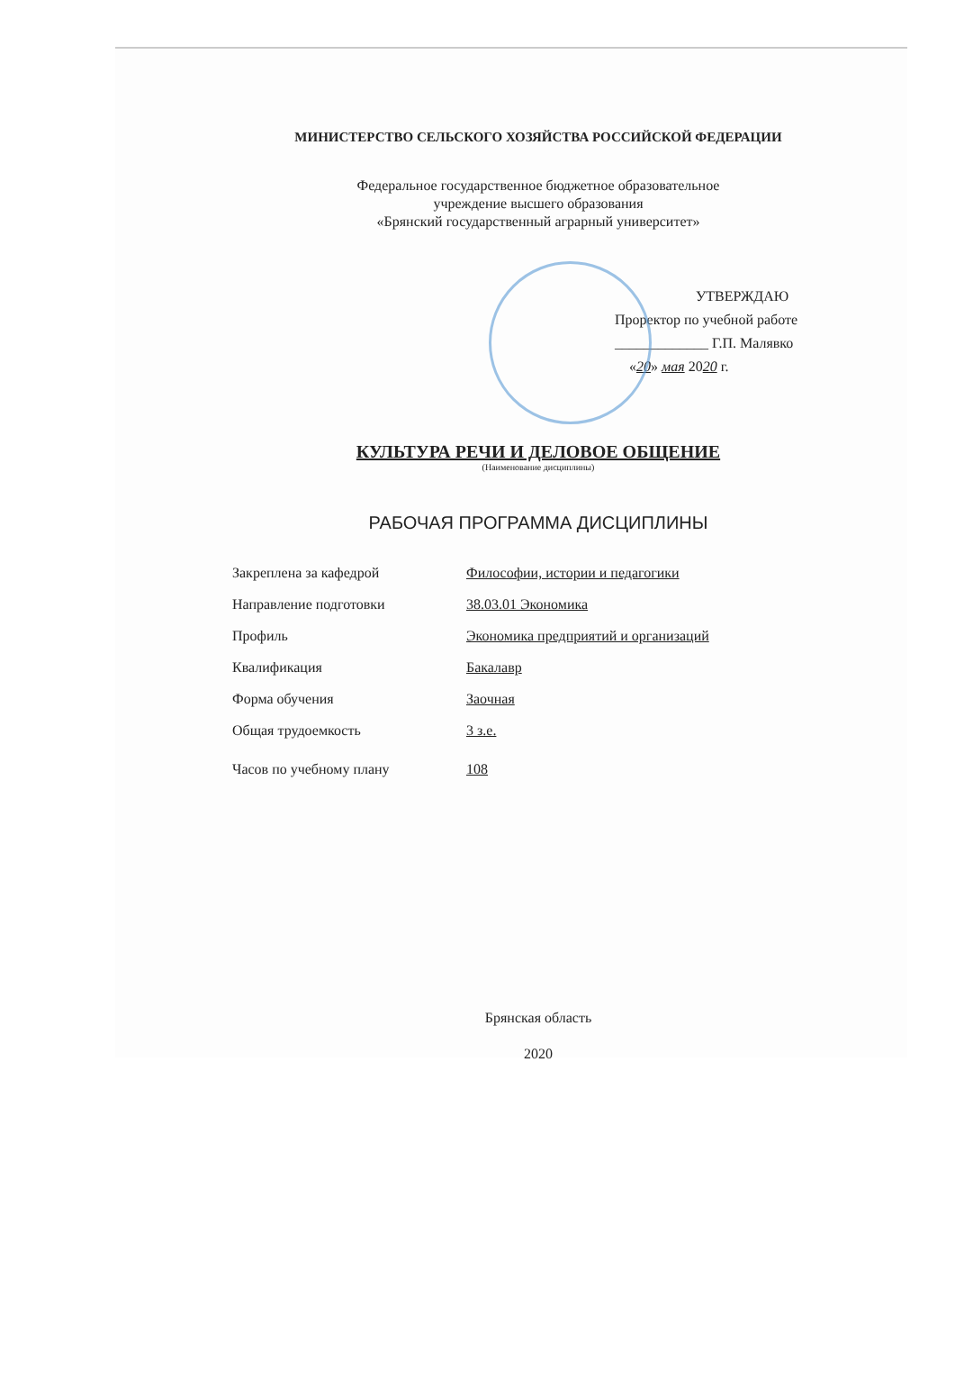МИНИСТЕРСТВО СЕЛЬСКОГО ХОЗЯЙСТВА РОССИЙСКОЙ ФЕДЕРАЦИИ
Федеральное государственное бюджетное образовательное
учреждение высшего образования
«Брянский государственный аграрный университет»
УТВЕРЖДАЮ
Проректор по учебной работе
_____________ Г.П. Малявко
«20» мая 2020 г.
КУЛЬТУРА РЕЧИ И ДЕЛОВОЕ ОБЩЕНИЕ
(Наименование дисциплины)
РАБОЧАЯ ПРОГРАММА ДИСЦИПЛИНЫ
Закреплена за кафедрой Философии, истории и педагогики
Направление подготовки 38.03.01 Экономика
Профиль Экономика предприятий и организаций
Квалификация Бакалавр
Форма обучения Заочная
Общая трудоемкость 3 з.е.
Часов по учебному плану 108
Брянская область
2020